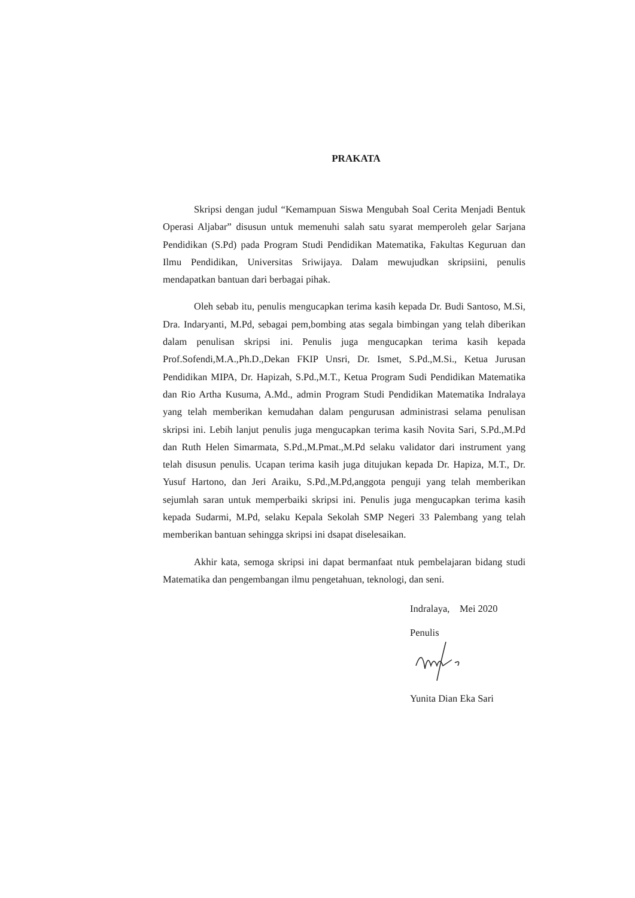PRAKATA
Skripsi dengan judul “Kemampuan Siswa Mengubah Soal Cerita Menjadi Bentuk Operasi Aljabar” disusun untuk memenuhi salah satu syarat memperoleh gelar Sarjana Pendidikan (S.Pd) pada Program Studi Pendidikan Matematika, Fakultas Keguruan dan Ilmu Pendidikan, Universitas Sriwijaya. Dalam mewujudkan skripsiini, penulis mendapatkan bantuan dari berbagai pihak.
Oleh sebab itu, penulis mengucapkan terima kasih kepada Dr. Budi Santoso, M.Si, Dra. Indaryanti, M.Pd, sebagai pem,bombing atas segala bimbingan yang telah diberikan dalam penulisan skripsi ini. Penulis juga mengucapkan terima kasih kepada Prof.Sofendi,M.A.,Ph.D.,Dekan FKIP Unsri, Dr. Ismet, S.Pd.,M.Si., Ketua Jurusan Pendidikan MIPA, Dr. Hapizah, S.Pd.,M.T., Ketua Program Sudi Pendidikan Matematika dan Rio Artha Kusuma, A.Md., admin Program Studi Pendidikan Matematika Indralaya yang telah memberikan kemudahan dalam pengurusan administrasi selama penulisan skripsi ini. Lebih lanjut penulis juga mengucapkan terima kasih Novita Sari, S.Pd.,M.Pd dan Ruth Helen Simarmata, S.Pd.,M.Pmat.,M.Pd selaku validator dari instrument yang telah disusun penulis. Ucapan terima kasih juga ditujukan kepada Dr. Hapiza, M.T., Dr. Yusuf Hartono, dan Jeri Araiku, S.Pd.,M.Pd,anggota penguji yang telah memberikan sejumlah saran untuk memperbaiki skripsi ini. Penulis juga mengucapkan terima kasih kepada Sudarmi, M.Pd, selaku Kepala Sekolah SMP Negeri 33 Palembang yang telah memberikan bantuan sehingga skripsi ini dsapat diselesaikan.
Akhir kata, semoga skripsi ini dapat bermanfaat ntuk pembelajaran bidang studi Matematika dan pengembangan ilmu pengetahuan, teknologi, dan seni.
Indralaya, Mei 2020
Penulis
Yunita Dian Eka Sari